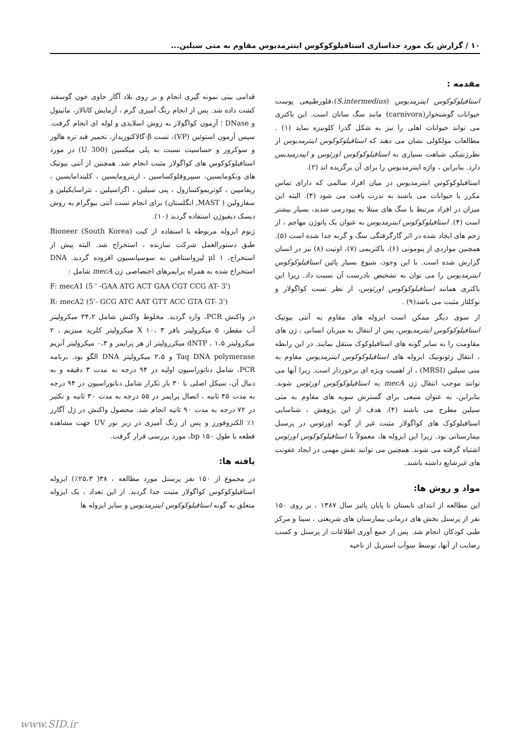۱۰ / گزارش یک مورد جداسازی استافیلوکوکوس اینترمدیوس مقاوم به متی سیلین...
مقدمه :
استافیلوکوکوس اینترمدیوس (S.intermedius)،فلورطبیعی پوست حیوانات گوشتخوار(carnivora) مانند سگ سانان است. این باکتری می تواند حیوانات اهلی را نیز به شکل گذرا کلونیزه نماید (۱) . مطالعات مولکولی نشان می دهند که استافیلوکوکوس اینترمدیوس از نظرژنتیکی شباهت بسیاری به استافیلوکوکوس اورئوس و اپیدرمیدیس دارد. بنابراین ، واژه اینترمدیوس را برای آن برگزیده اند (۲).
استافیلوکوکوس اینترمدیوس در میان افراد سالمی که دارای تماس مکرر با حیوانات می باشند به ندرت یافت می شود (۳). البته این میزان در افراد مرتبط با سگ های مبتلا به پیودرمی شدید، بسیار بیشتر است (۴). استافیلوکوکوس اینترمدیوس به عنوان یک پاتوژن مهاجم ، از زخم های ایجاد شده در اثر گازگرفتگی سگ و گربه جدا شده است (۵). همچنین مواردی از پنومونی (۶)، باکتریمی (۷)، اوتیت (۸) نیز در انسان گزارش شده است. با این وجود، شیوع بسیار پائین استافیلوکوکوس اینترمدیوس را می توان به تشخیص نادرست آن نسبت داد. زیرا این باکتری همانند استافیلوکوکوس اورئوس، از نظر تست کواگولاز و نوکلئاز مثبت می باشد(۹) .
از سوی دیگر ممکن است ایزوله های مقاوم به آنتی بیوتیک استافیلوکوکوس اینترمدیوس، پس از انتقال به میزبان انسانی ، ژن های مقاومت را به سایر گونه های استافیلوکوک منتقل نمایند. در این رابطه ، انتقال زئونوتیک ایزوله های استافیلوکوکوس اینترمدیوس مقاوم به متی سیلین (MRSI) ، از اهمیت ویژه ای برخوردار است. زیرا آنها می توانند موجب انتقال ژن mecA به استافیلوکوکوس اورئوس شوند. بنابراین، به عنوان منبعی برای گسترش سویه های مقاوم به متی سیلین مطرح می باشند (۴). هدف از این پژوهش ، شناسایی استافیلوکوک های کواگولاز مثبت غیر از گونه اورئوس در پرسنل بیمارستانی بود. زیرا این ایزوله ها، معمولاً با استافیلوکوکوس اورئوس اشتباه گرفته می شوند. همچنین می توانند نقش مهمی در ایجاد عفونت های غیرشایع داشته باشند.
مواد و روش ها:
این مطالعه از ابتدای تابستان تا پایان پائیز سال ۱۳۸۷ ، بر روی ۱۵۰ نفر از پرسنل بخش های درمانی بیمارستان های شریعتی ، سینا و مرکز طبی کودکان انجام شد. پس از جمع آوری اطلاعات از پرسنل و کسب رضایت از آنها، توسط سوآب استریل از ناحیه
قدامی بینی نمونه گیری انجام و بر روی بلاد آگار حاوی خون گوسفند کشت داده شد. پس از انجام رنگ آمیزی گرم ، آزمایش کاتالاز، مانیتول و DNase ؛ آزمون کواگولاز به روش اسلایدی و لوله ای انجام گرفت. سپس آزمون استوئین (VP)، تست β-گالاکتوزیداز، تخمیر قند تره هالوز و سوکروز و حساسیت نسبت به پلی میکسین (300 U) در مورد استافیلوکوکوس های کواگولاز مثبت انجام شد. همچنین از آنتی بیوتیک های ونکومایسین، سیپروفلوکساسین ، اریترومایسین ، کلیندامایسین ، ریفامپین ، کوتریموکسازول ، پنی سیلین ، اگزاسیلین ، تتراسایکیلین و سفازولین ( MAST, انگلستان) برای انجام تست آنتی بیوگرام به روش دیسک دیفیوژن استفاده گردید (۱۰).
ژنوم ایزوله مربوطه با استفاده از کیت Bioneer (South Korea) طبق دستورالعمل شرکت سازنده ، استخراج شد. البته پیش از استخراج، ۱ μl لیزواستافین به سوسپانسیون افزوده گردید. DNA استخراج شده به همراه پرایمرهای اختصاصی ژن mecA شامل :
F: mecA1 (5 ' -GAA ATG ACT GAA CGT CCG AT- 3')
R: mecA2 (5'- GCG ATC AAT GTT ACC GTA GT- 3')
در واکنش PCR، وارد گردید. مخلوط واکنش شامل ۳۴،۲ میکرولیتر آب مقطر، ۵ میکرولیتر بافر X ۱۰، ۳ میکرولیتر کلرید منیزیم ، ۲ میکرولیتر dNTP ، ۱،۵ میکررولیتر از هر پرایمر و ۰،۳ میکرولیتر آنزیم Taq DNA polymerase و ۲،۵ میکرولیتر DNA الگو بود. برنامه PCR، شامل دناتوراسیون اولیه در ۹۴ درجه به مدت ۳ دقیقه و به دنبال آن، سیکل اصلی با ۳۰ بار تکرار شامل دناتوراسیون در ۹۴ درجه به مدت ۴۵ ثانیه ، اتصال پرایمر در ۵۵ درجه به مدت ۳۰ ثانیه و تکثیر در ۷۲ درجه به مدت ۹۰ ثانیه انجام شد. محصول واکنش در ژل آگارز ۱٪ الکتروفورز و پس از رنگ آمیزی در زیر نور UV جهت مشاهده قطعه با طول ۱۵۰ bp، مورد بررسی قرار گرفت.
یافته ها:
در مجموع از ۱۵۰ نفر پرسنل مورد مطالعه ، ۳۸( ۲۵،۳٪) ایزوله استافیلوکوکوس کواگولاز مثبت جدا گردید. از این تعداد ، یک ایزوله متعلق به گونه استافیلوکوکوس اینترمدیوس و سایر ایزوله ها
www.SID.ir